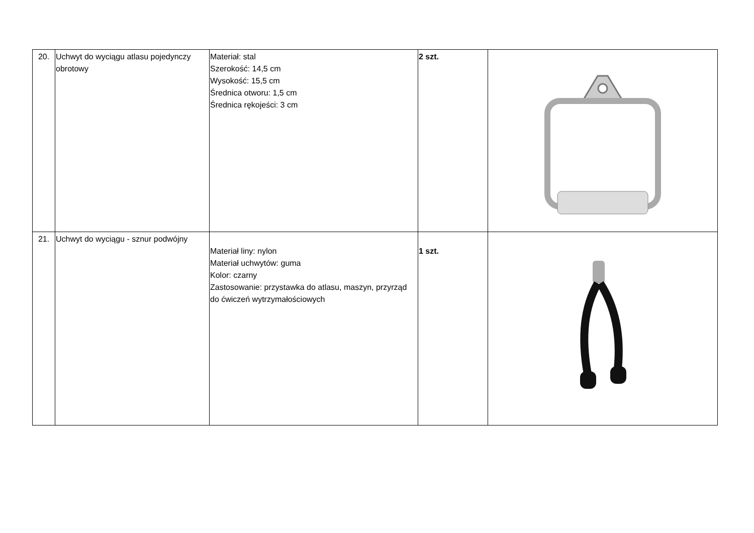| 20. | Uchwyt do wyciągu atlasu pojedynczy obrotowy | Materiał: stal Szerokość: 14,5 cm Wysokość: 15,5 cm Średnica otworu: 1,5 cm Średnica rękojeści: 3 cm | 2 szt. | |
| 21. | Uchwyt do wyciągu - sznur podwójny | Materiał liny: nylon Materiał uchwytów: guma Kolor: czarny Zastosowanie: przystawka do atlasu, maszyn, przyrząd do ćwiczeń wytrzymałościowych | 1 szt. | |